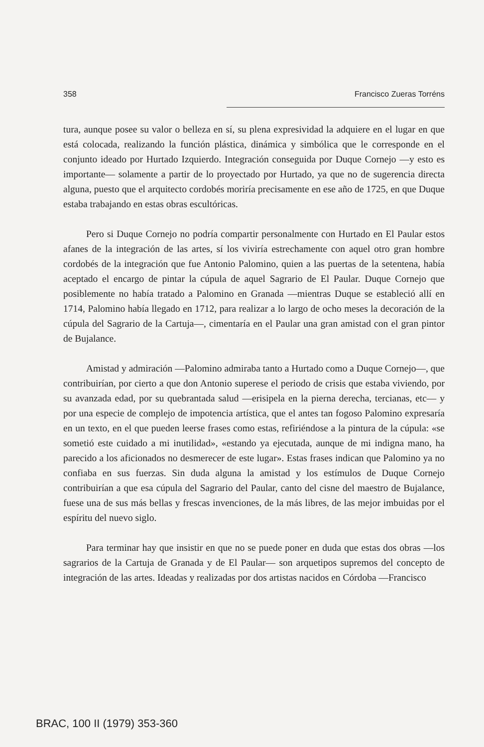358 Francisco Zueras Torréns
tura, aunque posee su valor o belleza en sí, su plena expresividad la adquiere en el lugar en que está colocada, realizando la función plástica, dinámica y simbólica que le corresponde en el conjunto ideado por Hurtado Izquierdo. Integración conseguida por Duque Cornejo —y esto es importante— solamente a partir de lo proyectado por Hurtado, ya que no de sugerencia directa alguna, puesto que el arquitecto cordobés moriría precisamente en ese año de 1725, en que Duque estaba trabajando en estas obras escultóricas.
Pero si Duque Cornejo no podría compartir personalmente con Hurtado en El Paular estos afanes de la integración de las artes, sí los viviría estrechamente con aquel otro gran hombre cordobés de la integración que fue Antonio Palomino, quien a las puertas de la setentena, había aceptado el encargo de pintar la cúpula de aquel Sagrario de El Paular. Duque Cornejo que posiblemente no había tratado a Palomino en Granada —mientras Duque se estableció allí en 1714, Palomino había llegado en 1712, para realizar a lo largo de ocho meses la decoración de la cúpula del Sagrario de la Cartuja—, cimentaría en el Paular una gran amistad con el gran pintor de Bujalance.
Amistad y admiración —Palomino admiraba tanto a Hurtado como a Duque Cornejo—, que contribuirían, por cierto a que don Antonio superese el periodo de crisis que estaba viviendo, por su avanzada edad, por su quebrantada salud —erisipela en la pierna derecha, tercianas, etc— y por una especie de complejo de impotencia artística, que el antes tan fogoso Palomino expresaría en un texto, en el que pueden leerse frases como estas, refiriéndose a la pintura de la cúpula: «se sometió este cuidado a mi inutilidad», «estando ya ejecutada, aunque de mi indigna mano, ha parecido a los aficionados no desmerecer de este lugar». Estas frases indican que Palomino ya no confiaba en sus fuerzas. Sin duda alguna la amistad y los estímulos de Duque Cornejo contribuirían a que esa cúpula del Sagrario del Paular, canto del cisne del maestro de Bujalance, fuese una de sus más bellas y frescas invenciones, de la más libres, de las mejor imbuidas por el espíritu del nuevo siglo.
Para terminar hay que insistir en que no se puede poner en duda que estas dos obras —los sagrarios de la Cartuja de Granada y de El Paular— son arquetipos supremos del concepto de integración de las artes. Ideadas y realizadas por dos artistas nacidos en Córdoba —Francisco
BRAC, 100 II (1979) 353-360